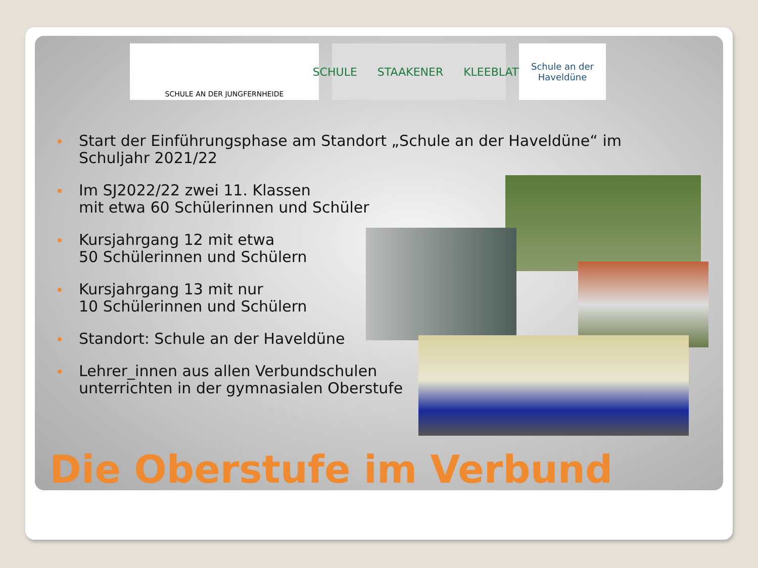SCHULE AN DER JUNGFERNHEIDE
SCHULE STAAKENER KLEEBLATT
Schule an der
Haveldüne
Start der Einführungsphase am Standort „Schule an der Haveldüne“ im Schuljahr 2021/22
Im SJ2022/22 zwei 11. Klassen
mit etwa 60 Schülerinnen und Schüler
Kursjahrgang 12 mit etwa
50 Schülerinnen und Schülern
Kursjahrgang 13 mit nur
10 Schülerinnen und Schülern
Standort: Schule an der Haveldüne
Lehrer_innen aus allen Verbundschulen
unterrichten in der gymnasialen Oberstufe
Die Oberstufe im Verbund